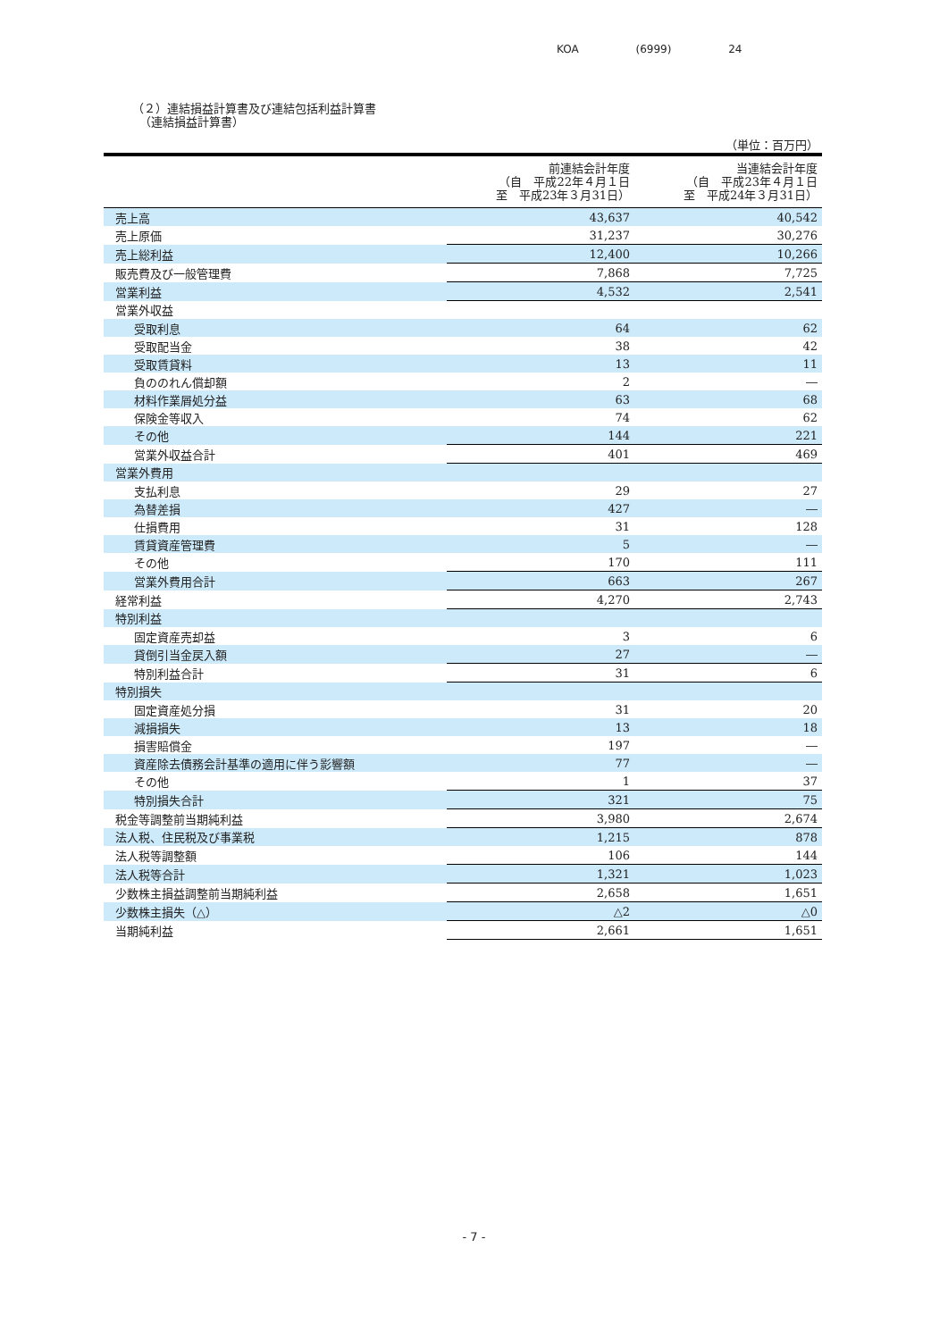KOA (6999) 24
（２）連結損益計算書及び連結包括利益計算書
（連結損益計算書）
（単位：百万円）
| | 前連結会計年度 （自 平成22年４月１日 至 平成23年３月31日） | 当連結会計年度 （自 平成23年４月１日 至 平成24年３月31日） |
| --- | --- | --- |
| 売上高 | 43,637 | 40,542 |
| 売上原価 | 31,237 | 30,276 |
| 売上総利益 | 12,400 | 10,266 |
| 販売費及び一般管理費 | 7,868 | 7,725 |
| 営業利益 | 4,532 | 2,541 |
| 営業外収益 | | |
| 受取利息 | 64 | 62 |
| 受取配当金 | 38 | 42 |
| 受取賃貸料 | 13 | 11 |
| 負ののれん償却額 | 2 | ― |
| 材料作業屑処分益 | 63 | 68 |
| 保険金等収入 | 74 | 62 |
| その他 | 144 | 221 |
| 営業外収益合計 | 401 | 469 |
| 営業外費用 | | |
| 支払利息 | 29 | 27 |
| 為替差損 | 427 | ― |
| 仕損費用 | 31 | 128 |
| 賃貸資産管理費 | 5 | ― |
| その他 | 170 | 111 |
| 営業外費用合計 | 663 | 267 |
| 経常利益 | 4,270 | 2,743 |
| 特別利益 | | |
| 固定資産売却益 | 3 | 6 |
| 貸倒引当金戻入額 | 27 | ― |
| 特別利益合計 | 31 | 6 |
| 特別損失 | | |
| 固定資産処分損 | 31 | 20 |
| 減損損失 | 13 | 18 |
| 損害賠償金 | 197 | ― |
| 資産除去債務会計基準の適用に伴う影響額 | 77 | ― |
| その他 | 1 | 37 |
| 特別損失合計 | 321 | 75 |
| 税金等調整前当期純利益 | 3,980 | 2,674 |
| 法人税、住民税及び事業税 | 1,215 | 878 |
| 法人税等調整額 | 106 | 144 |
| 法人税等合計 | 1,321 | 1,023 |
| 少数株主損益調整前当期純利益 | 2,658 | 1,651 |
| 少数株主損失（△） | △2 | △0 |
| 当期純利益 | 2,661 | 1,651 |
- 7 -